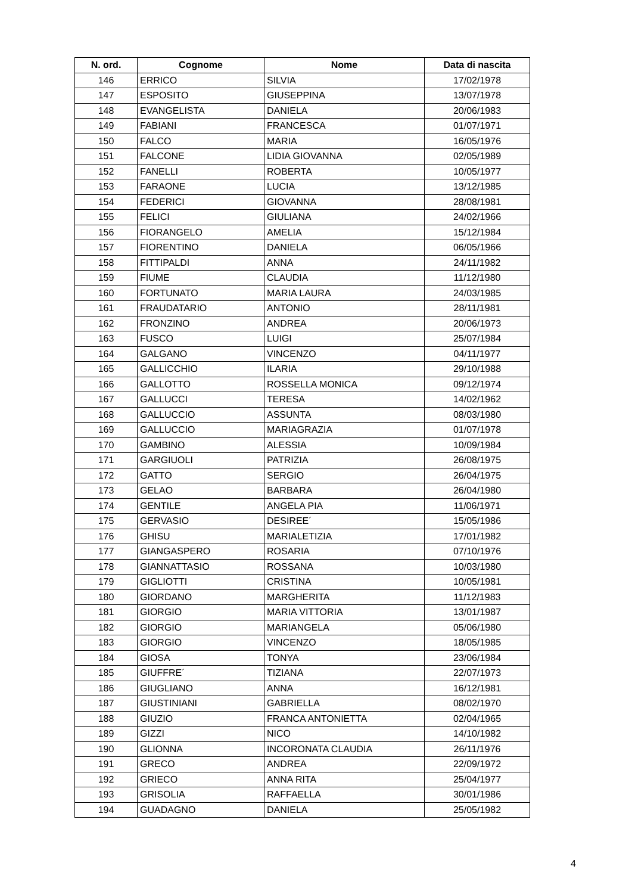| N. ord. | Cognome | Nome | Data di nascita |
| --- | --- | --- | --- |
| 146 | ERRICO | SILVIA | 17/02/1978 |
| 147 | ESPOSITO | GIUSEPPINA | 13/07/1978 |
| 148 | EVANGELISTA | DANIELA | 20/06/1983 |
| 149 | FABIANI | FRANCESCA | 01/07/1971 |
| 150 | FALCO | MARIA | 16/05/1976 |
| 151 | FALCONE | LIDIA GIOVANNA | 02/05/1989 |
| 152 | FANELLI | ROBERTA | 10/05/1977 |
| 153 | FARAONE | LUCIA | 13/12/1985 |
| 154 | FEDERICI | GIOVANNA | 28/08/1981 |
| 155 | FELICI | GIULIANA | 24/02/1966 |
| 156 | FIORANGELO | AMELIA | 15/12/1984 |
| 157 | FIORENTINO | DANIELA | 06/05/1966 |
| 158 | FITTIPALDI | ANNA | 24/11/1982 |
| 159 | FIUME | CLAUDIA | 11/12/1980 |
| 160 | FORTUNATO | MARIA LAURA | 24/03/1985 |
| 161 | FRAUDATARIO | ANTONIO | 28/11/1981 |
| 162 | FRONZINO | ANDREA | 20/06/1973 |
| 163 | FUSCO | LUIGI | 25/07/1984 |
| 164 | GALGANO | VINCENZO | 04/11/1977 |
| 165 | GALLICCHIO | ILARIA | 29/10/1988 |
| 166 | GALLOTTO | ROSSELLA MONICA | 09/12/1974 |
| 167 | GALLUCCI | TERESA | 14/02/1962 |
| 168 | GALLUCCIO | ASSUNTA | 08/03/1980 |
| 169 | GALLUCCIO | MARIAGRAZIA | 01/07/1978 |
| 170 | GAMBINO | ALESSIA | 10/09/1984 |
| 171 | GARGIUOLI | PATRIZIA | 26/08/1975 |
| 172 | GATTO | SERGIO | 26/04/1975 |
| 173 | GELAO | BARBARA | 26/04/1980 |
| 174 | GENTILE | ANGELA PIA | 11/06/1971 |
| 175 | GERVASIO | DESIREE´ | 15/05/1986 |
| 176 | GHISU | MARIALETIZIA | 17/01/1982 |
| 177 | GIANGASPERO | ROSARIA | 07/10/1976 |
| 178 | GIANNATTASIO | ROSSANA | 10/03/1980 |
| 179 | GIGLIOTTI | CRISTINA | 10/05/1981 |
| 180 | GIORDANO | MARGHERITA | 11/12/1983 |
| 181 | GIORGIO | MARIA VITTORIA | 13/01/1987 |
| 182 | GIORGIO | MARIANGELA | 05/06/1980 |
| 183 | GIORGIO | VINCENZO | 18/05/1985 |
| 184 | GIOSA | TONYA | 23/06/1984 |
| 185 | GIUFFRE´ | TIZIANA | 22/07/1973 |
| 186 | GIUGLIANO | ANNA | 16/12/1981 |
| 187 | GIUSTINIANI | GABRIELLA | 08/02/1970 |
| 188 | GIUZIO | FRANCA ANTONIETTA | 02/04/1965 |
| 189 | GIZZI | NICO | 14/10/1982 |
| 190 | GLIONNA | INCORONATA CLAUDIA | 26/11/1976 |
| 191 | GRECO | ANDREA | 22/09/1972 |
| 192 | GRIECO | ANNA RITA | 25/04/1977 |
| 193 | GRISOLIA | RAFFAELLA | 30/01/1986 |
| 194 | GUADAGNO | DANIELA | 25/05/1982 |
4